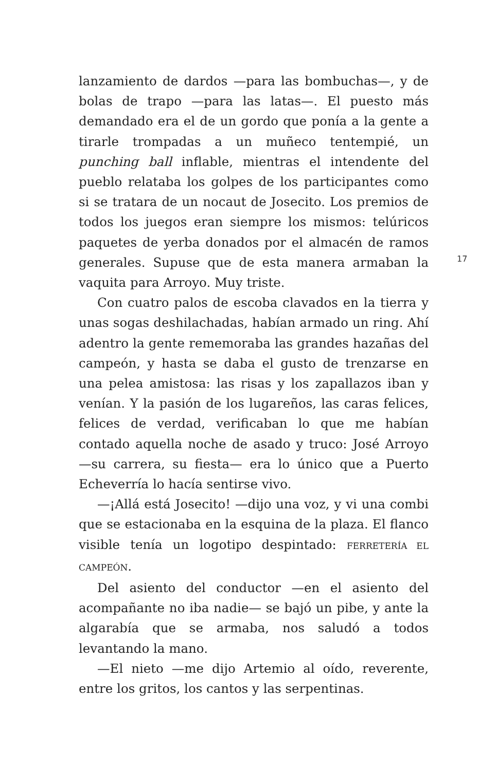lanzamiento de dardos —para las bombuchas—, y de bolas de trapo —para las latas—. El puesto más demandado era el de un gordo que ponía a la gente a tirarle trompadas a un muñeco tentempié, un punching ball inflable, mientras el intendente del pueblo relataba los golpes de los participantes como si se tratara de un nocaut de Josecito. Los premios de todos los juegos eran siempre los mismos: telúricos paquetes de yerba donados por el almacén de ramos generales. Supuse que de esta manera armaban la vaquita para Arroyo. Muy triste.
Con cuatro palos de escoba clavados en la tierra y unas sogas deshilachadas, habían armado un ring. Ahí adentro la gente rememoraba las grandes hazañas del campeón, y hasta se daba el gusto de trenzarse en una pelea amistosa: las risas y los zapallazos iban y venían. Y la pasión de los lugareños, las caras felices, felices de verdad, verificaban lo que me habían contado aquella noche de asado y truco: José Arroyo —su carrera, su fiesta— era lo único que a Puerto Echeverría lo hacía sentirse vivo.
—¡Allá está Josecito! —dijo una voz, y vi una combi que se estacionaba en la esquina de la plaza. El flanco visible tenía un logotipo despintado: FERRETERÍA EL CAMPEÓN.
Del asiento del conductor —en el asiento del acompañante no iba nadie— se bajó un pibe, y ante la algarabía que se armaba, nos saludó a todos levantando la mano.
—El nieto —me dijo Artemio al oído, reverente, entre los gritos, los cantos y las serpentinas.
17